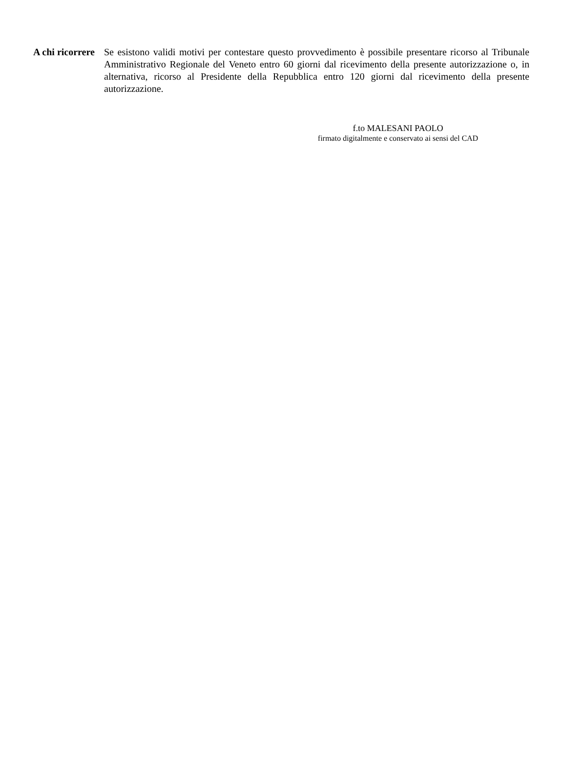A chi ricorrere
Se esistono validi motivi per contestare questo provvedimento è possibile presentare ricorso al Tribunale Amministrativo Regionale del Veneto entro 60 giorni dal ricevimento della presente autorizzazione o, in alternativa, ricorso al Presidente della Repubblica entro 120 giorni dal ricevimento della presente autorizzazione.
f.to MALESANI PAOLO
firmato digitalmente e conservato ai sensi del CAD